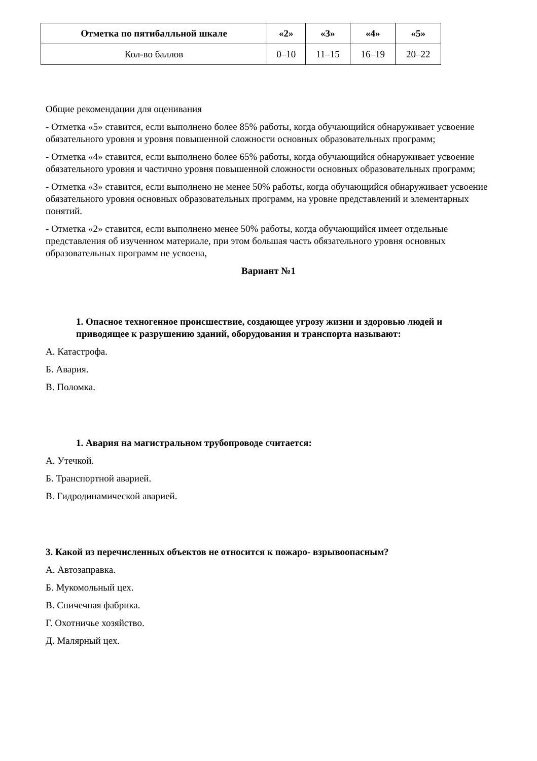| Отметка по пятибалльной шкале | «2» | «3» | «4» | «5» |
| --- | --- | --- | --- | --- |
| Кол-во баллов | 0–10 | 11–15 | 16–19 | 20–22 |
Общие рекомендации для оценивания
- Отметка «5» ставится, если выполнено более 85% работы, когда обучающийся обнаруживает усвоение обязательного уровня и уровня повышенной сложности основных образовательных программ;
- Отметка «4» ставится, если выполнено более 65% работы, когда обучающийся обнаруживает усвоение обязательного уровня и частично уровня повышенной сложности основных образовательных программ;
- Отметка «3» ставится, если выполнено не менее 50% работы, когда обучающийся обнаруживает усвоение обязательного уровня основных образовательных программ, на уровне представлений и элементарных понятий.
- Отметка «2» ставится, если выполнено менее 50% работы, когда обучающийся имеет отдельные представления об изученном материале, при этом большая часть обязательного уровня основных образовательных программ не усвоена,
Вариант №1
1. Опасное техногенное происшествие, создающее угрозу жизни и здоровью людей и приводящее к разрушению зданий, оборудования и транспорта называют:
А. Катастрофа.
Б. Авария.
В. Поломка.
1. Авария на магистральном трубопроводе считается:
А. Утечкой.
Б. Транспортной аварией.
В. Гидродинамической аварией.
3. Какой из перечисленных объектов не относится к пожаро- взрывоопасным?
А. Автозаправка.
Б. Мукомольный цех.
В. Спичечная фабрика.
Г. Охотничье хозяйство.
Д. Малярный цех.